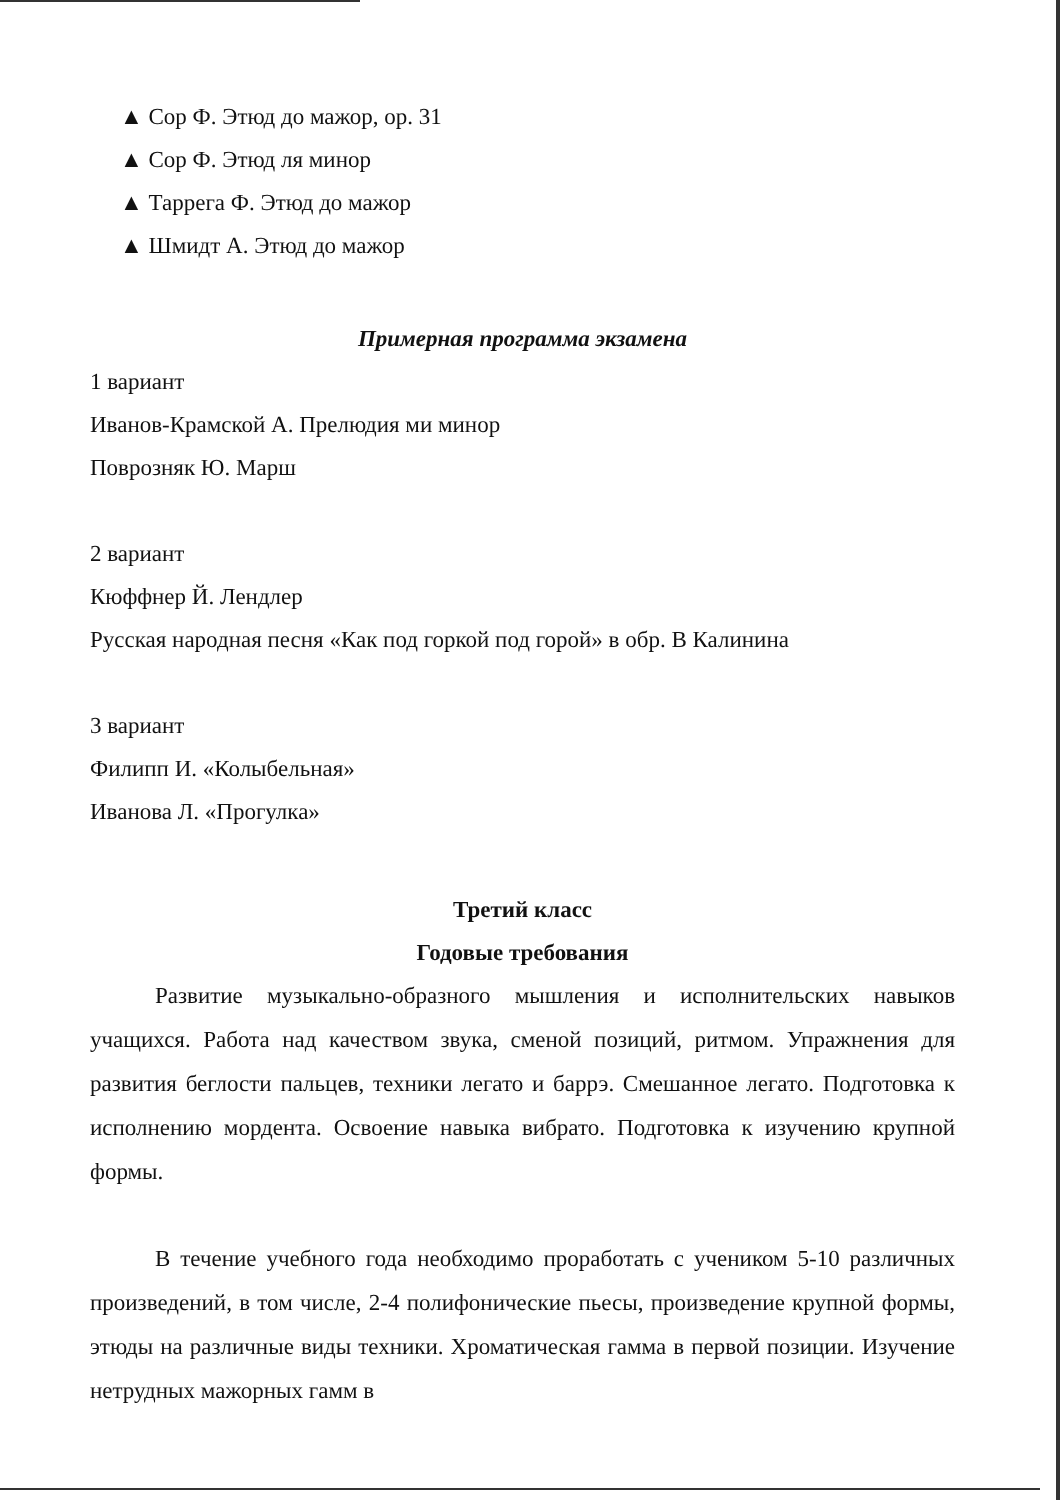▲ Сор Ф. Этюд до мажор, op. 31
▲ Сор Ф. Этюд ля минор
▲ Таррега Ф. Этюд до мажор
▲ Шмидт А. Этюд до мажор
Примерная программа экзамена
1 вариант
Иванов-Крамской А. Прелюдия ми минор
Поврозняк Ю. Марш
2 вариант
Кюффнер Й. Лендлер
Русская народная песня «Как под горкой под горой» в обр. В Калинина
3 вариант
Филипп И. «Колыбельная»
Иванова Л. «Прогулка»
Третий класс
Годовые требования
Развитие музыкально-образного мышления и исполнительских навыков учащихся. Работа над качеством звука, сменой позиций, ритмом. Упражнения для развития беглости пальцев, техники легато и баррэ. Смешанное легато. Подготовка к исполнению мордента. Освоение навыка вибрато. Подготовка к изучению крупной формы.
В течение учебного года необходимо проработать с учеником 5-10 различных произведений, в том числе, 2-4 полифонические пьесы, произведение крупной формы, этюды на различные виды техники. Хроматическая гамма в первой позиции. Изучение нетрудных мажорных гамм в